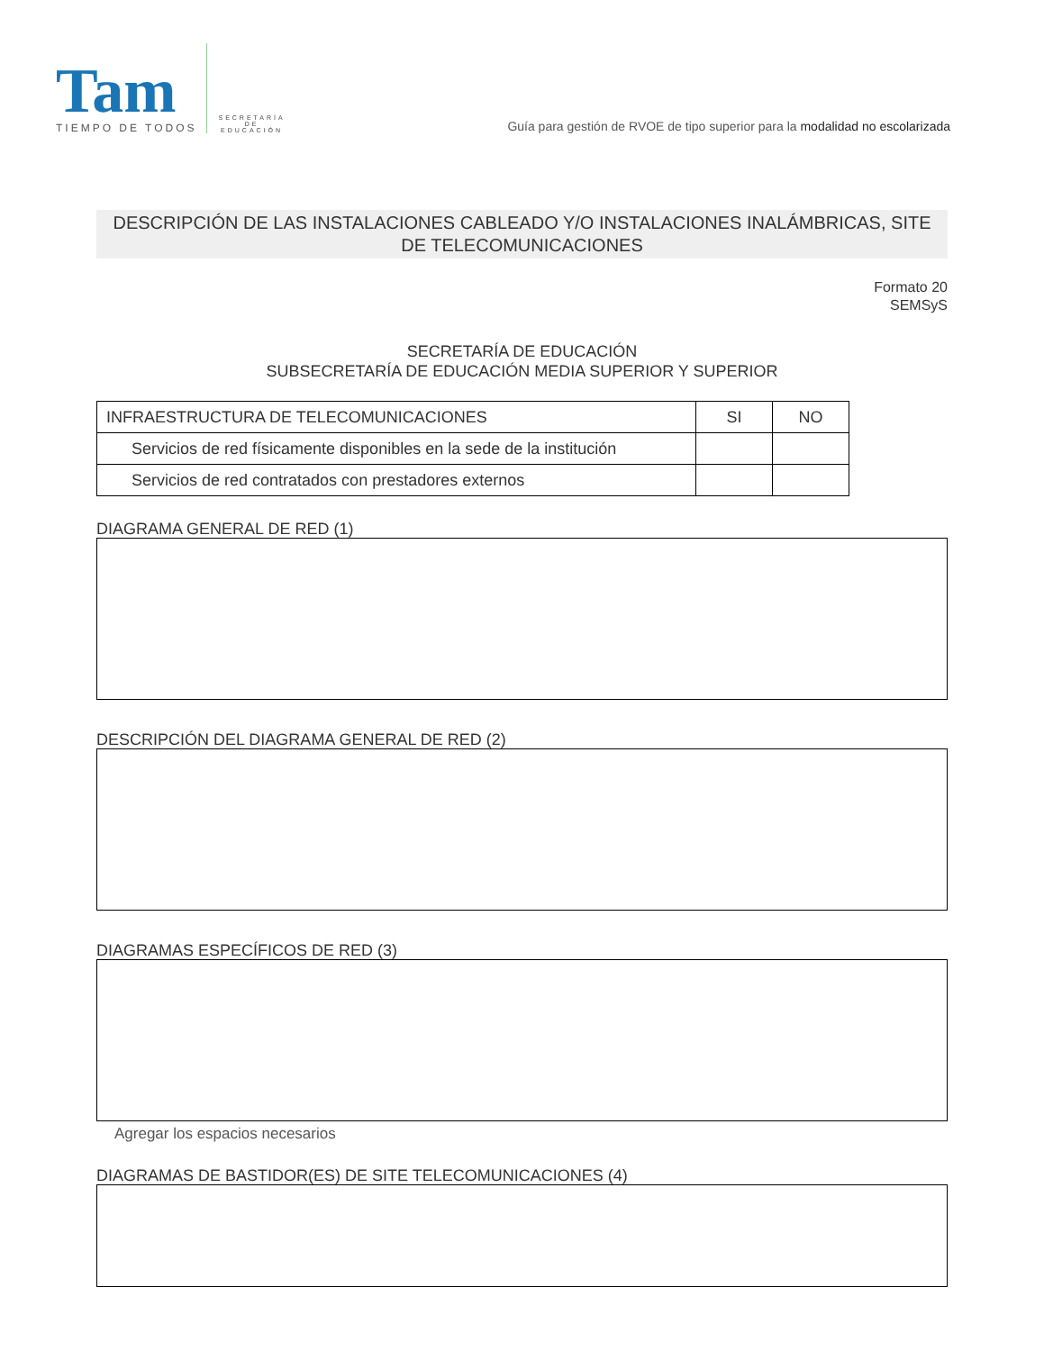Tam
TIEMPO DE TODOS
SECRETARÍA DE EDUCACIÓN
Guía para gestión de RVOE de tipo superior para la modalidad no escolarizada
DESCRIPCIÓN DE LAS INSTALACIONES CABLEADO Y/O INSTALACIONES INALÁMBRICAS, SITE
DE TELECOMUNICACIONES
Formato 20
SEMSyS
SECRETARÍA DE EDUCACIÓN
SUBSECRETARÍA DE EDUCACIÓN MEDIA SUPERIOR Y SUPERIOR
| INFRAESTRUCTURA DE TELECOMUNICACIONES | SI | NO |
| --- | --- | --- |
| Servicios de red físicamente disponibles en la sede de la institución | | |
| Servicios de red contratados con prestadores externos | | |
DIAGRAMA GENERAL DE RED (1)
DESCRIPCIÓN DEL DIAGRAMA GENERAL DE RED (2)
DIAGRAMAS ESPECÍFICOS DE RED (3)
Agregar los espacios necesarios
DIAGRAMAS DE BASTIDOR(ES) DE SITE TELECOMUNICACIONES (4)